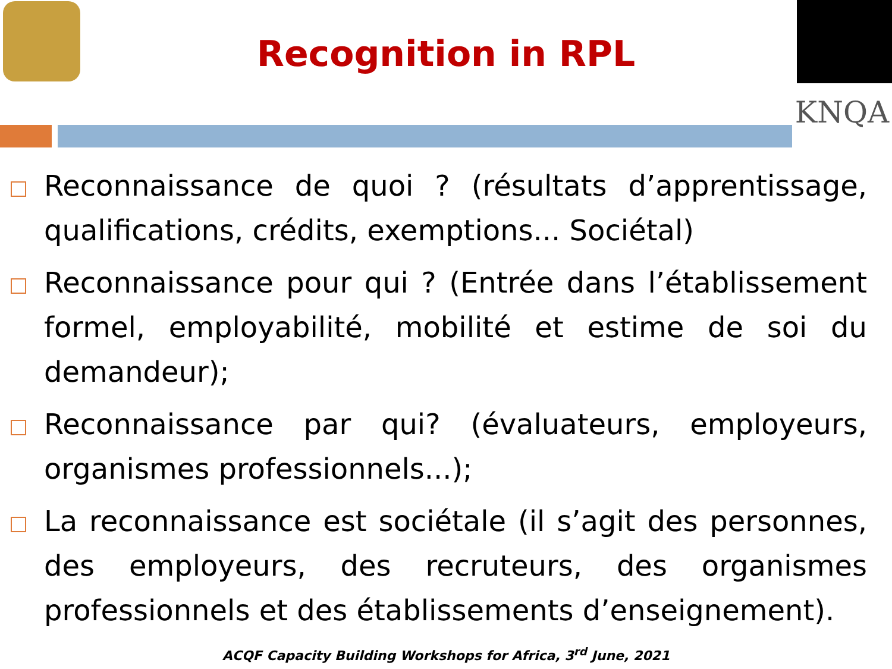KNQA
Recognition in RPL
Reconnaissance de quoi ? (résultats d’apprentissage, qualifications, crédits, exemptions... Sociétal)
Reconnaissance pour qui ? (Entrée dans l’établissement formel, employabilité, mobilité et estime de soi du demandeur);
Reconnaissance par qui? (évaluateurs, employeurs, organismes professionnels...);
La reconnaissance est sociétale (il s’agit des personnes, des employeurs, des recruteurs, des organismes professionnels et des établissements d’enseignement).
ACQF Capacity Building Workshops for Africa, 3<sup>rd</sup> June, 2021